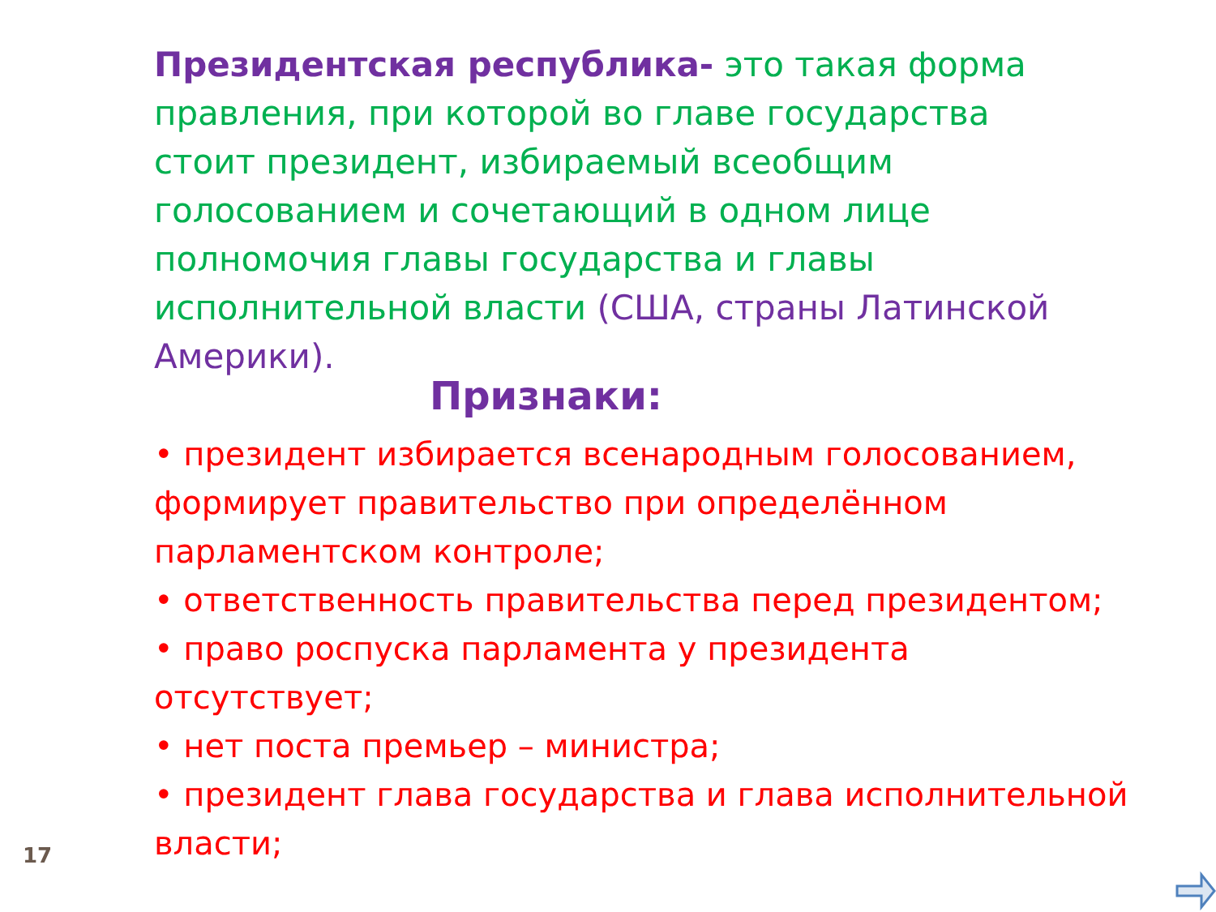Президентская республика- это такая форма правления, при которой во главе государства стоит президент, избираемый всеобщим голосованием и сочетающий в одном лице полномочия главы государства и главы исполнительной власти (США, страны Латинской Америки).
Признаки:
• президент избирается всенародным голосованием, формирует правительство при определённом парламентском контроле;
• ответственность правительства перед президентом;
• право роспуска парламента у президента отсутствует;
• нет поста премьер – министра;
• президент глава государства и глава исполнительной власти;
17